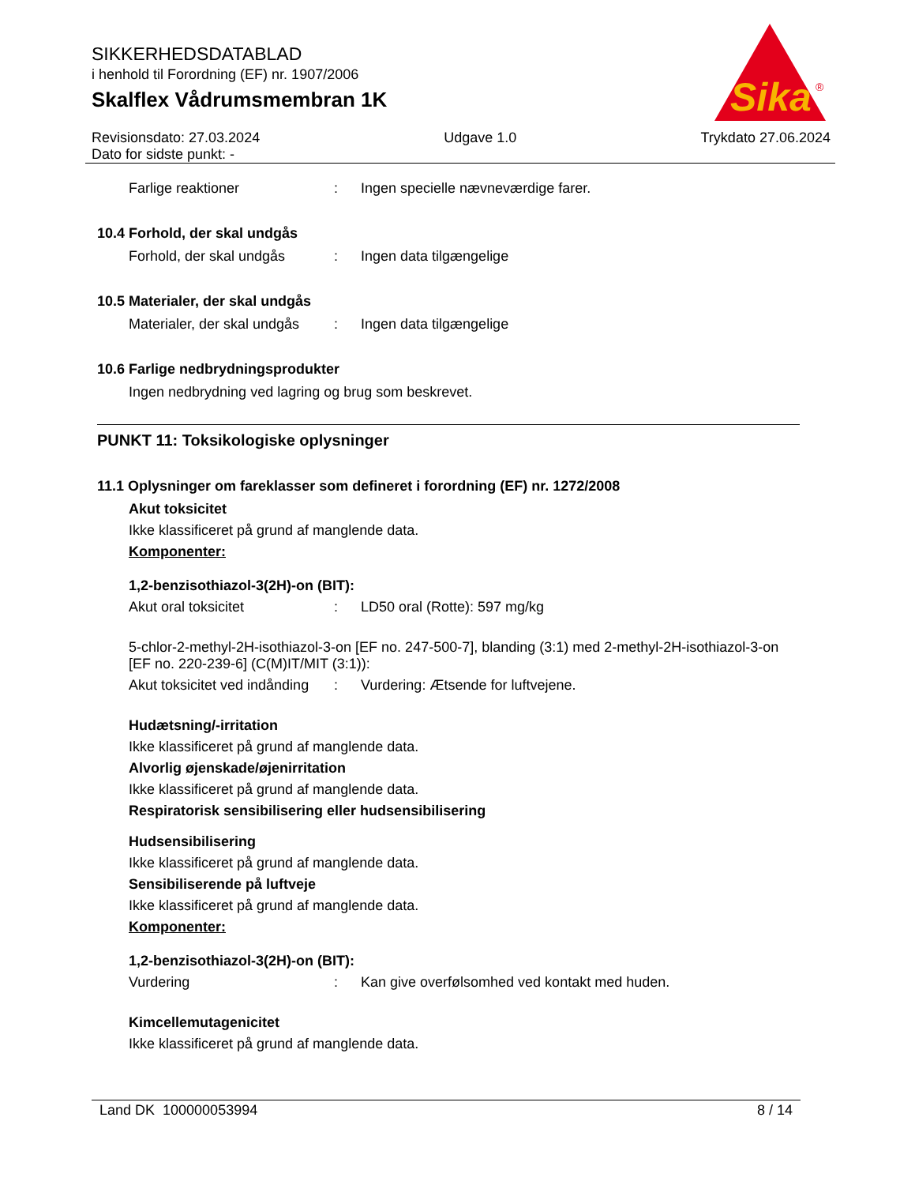SIKKERHEDSDATABLAD
i henhold til Forordning (EF) nr. 1907/2006
Skalflex Vådrumsmembran 1K
Sika
®
Revisionsdato: 27.03.2024
Dato for sidste punkt: - Udgave 1.0 Trykdato 27.06.2024
Farlige reaktioner: Ingen specielle nævneværdige farer.
10.4 Forhold, der skal undgås
Forhold, der skal undgås: Ingen data tilgængelige
10.5 Materialer, der skal undgås
Materialer, der skal undgås: Ingen data tilgængelige
10.6 Farlige nedbrydningsprodukter
Ingen nedbrydning ved lagring og brug som beskrevet.
PUNKT 11: Toksikologiske oplysninger
11.1 Oplysninger om fareklasser som defineret i forordning (EF) nr. 1272/2008
Akut toksicitet
Ikke klassificeret på grund af manglende data.
Komponenter:
1,2-benzisothiazol-3(2H)-on (BIT):
Akut oral toksicitet: LD50 oral (Rotte): 597 mg/kg
5-chlor-2-methyl-2H-isothiazol-3-on [EF no. 247-500-7], blanding (3:1) med 2-methyl-2H-isothiazol-3-on [EF no. 220-239-6] (C(M)IT/MIT (3:1)):
Akut toksicitet ved indånding: Vurdering: Ætsende for luftvejene.
Hudætsning/-irritation
Ikke klassificeret på grund af manglende data.
Alvorlig øjenskade/øjenirritation
Ikke klassificeret på grund af manglende data.
Respiratorisk sensibilisering eller hudsensibilisering
Hudsensibilisering
Ikke klassificeret på grund af manglende data.
Sensibiliserende på luftveje
Ikke klassificeret på grund af manglende data.
Komponenter:
1,2-benzisothiazol-3(2H)-on (BIT):
Vurdering: Kan give overfølsomhed ved kontakt med huden.
Kimcellemutagenicitet
Ikke klassificeret på grund af manglende data.
Land DK 100000053994 8 / 14